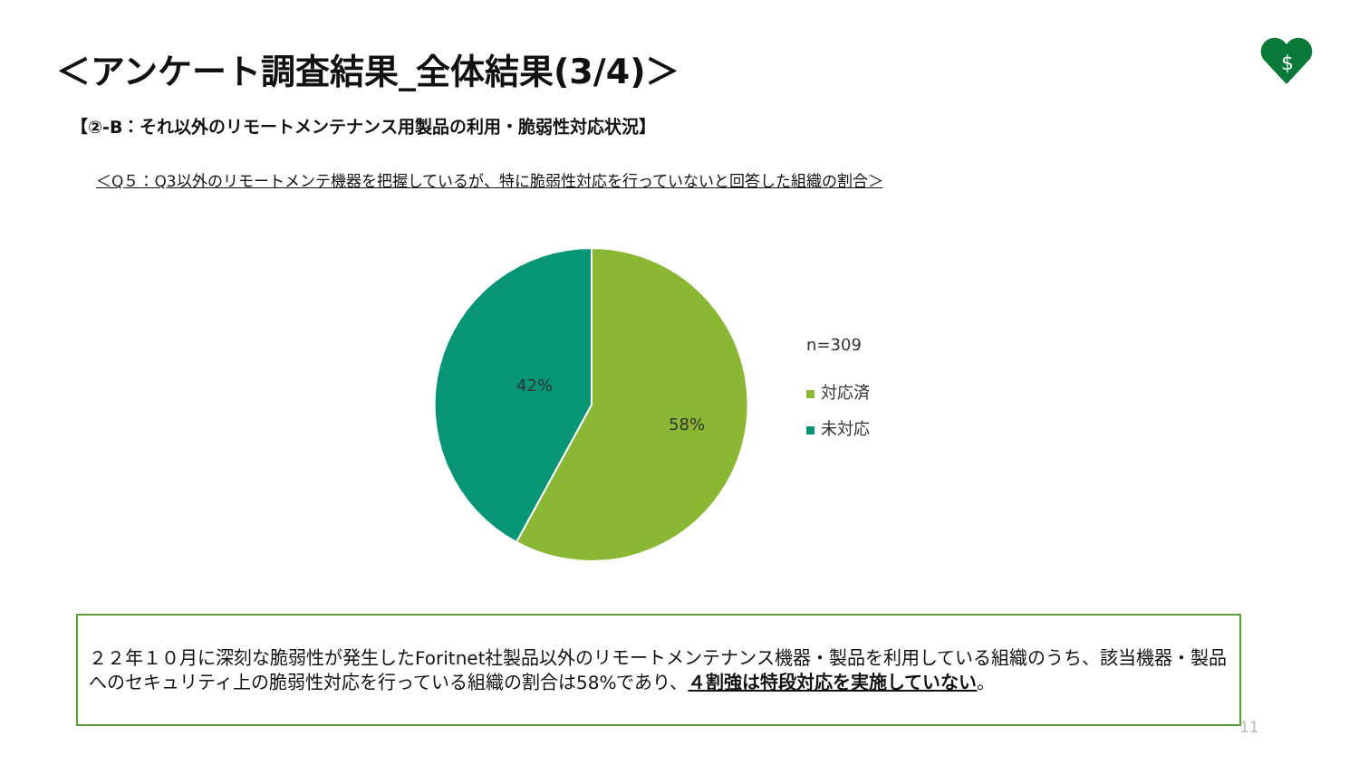＜アンケート調査結果_全体結果(3/4)＞
$
【②-B：それ以外のリモートメンテナンス用製品の利用・脆弱性対応状況】
＜Q５：Q3以外のリモートメンテ機器を把握しているが、特に脆弱性対応を行っていないと回答した組織の割合＞
42%
58%
n=309
対応済
未対応
２２年１０月に深刻な脆弱性が発生したForitnet社製品以外のリモートメンテナンス機器・製品を利用している組織のうち、該当機器・製品へのセキュリティ上の脆弱性対応を行っている組織の割合は58%であり、４割強は特段対応を実施していない。
11